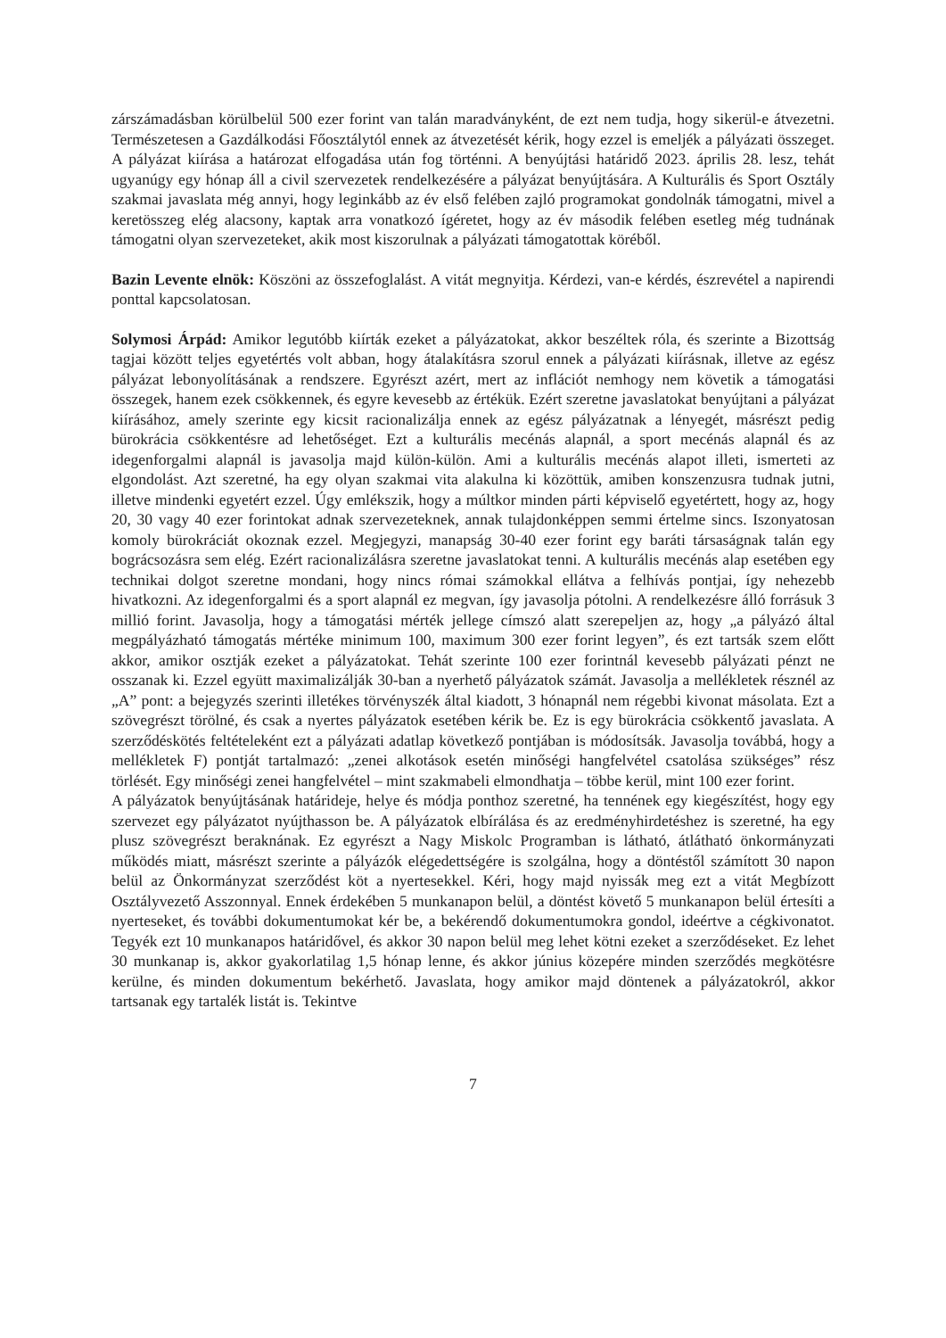zárszámadásban körülbelül 500 ezer forint van talán maradványként, de ezt nem tudja, hogy sikerül-e átvezetni. Természetesen a Gazdálkodási Főosztálytól ennek az átvezetését kérik, hogy ezzel is emeljék a pályázati összeget. A pályázat kiírása a határozat elfogadása után fog történni. A benyújtási határidő 2023. április 28. lesz, tehát ugyanúgy egy hónap áll a civil szervezetek rendelkezésére a pályázat benyújtására. A Kulturális és Sport Osztály szakmai javaslata még annyi, hogy leginkább az év első felében zajló programokat gondolnák támogatni, mivel a keretösszeg elég alacsony, kaptak arra vonatkozó ígéretet, hogy az év második felében esetleg még tudnának támogatni olyan szervezeteket, akik most kiszorulnak a pályázati támogatottak köréből.
Bazin Levente elnök: Köszöni az összefoglalást. A vitát megnyitja. Kérdezi, van-e kérdés, észrevétel a napirendi ponttal kapcsolatosan.
Solymosi Árpád: Amikor legutóbb kiírták ezeket a pályázatokat, akkor beszéltek róla, és szerinte a Bizottság tagjai között teljes egyetértés volt abban, hogy átalakításra szorul ennek a pályázati kiírásnak, illetve az egész pályázat lebonyolításának a rendszere. Egyrészt azért, mert az inflációt nemhogy nem követik a támogatási összegek, hanem ezek csökkennek, és egyre kevesebb az értékük. Ezért szeretne javaslatokat benyújtani a pályázat kiírásához, amely szerinte egy kicsit racionalizálja ennek az egész pályázatnak a lényegét, másrészt pedig bürokrácia csökkentésre ad lehetőséget. Ezt a kulturális mecénás alapnál, a sport mecénás alapnál és az idegenforgalmi alapnál is javasolja majd külön-külön. Ami a kulturális mecénás alapot illeti, ismerteti az elgondolást. Azt szeretné, ha egy olyan szakmai vita alakulna ki közöttük, amiben konszenzusra tudnak jutni, illetve mindenki egyetért ezzel. Úgy emlékszik, hogy a múltkor minden párti képviselő egyetértett, hogy az, hogy 20, 30 vagy 40 ezer forintokat adnak szervezeteknek, annak tulajdonképpen semmi értelme sincs. Iszonyatosan komoly bürokráciát okoznak ezzel. Megjegyzi, manapság 30-40 ezer forint egy baráti társaságnak talán egy bográcsozásra sem elég. Ezért racionalizálásra szeretne javaslatokat tenni. A kulturális mecénás alap esetében egy technikai dolgot szeretne mondani, hogy nincs római számokkal ellátva a felhívás pontjai, így nehezebb hivatkozni. Az idegenforgalmi és a sport alapnál ez megvan, így javasolja pótolni. A rendelkezésre álló forrásuk 3 millió forint. Javasolja, hogy a támogatási mérték jellege címszó alatt szerepeljen az, hogy „a pályázó által megpályázható támogatás mértéke minimum 100, maximum 300 ezer forint legyen”, és ezt tartsák szem előtt akkor, amikor osztják ezeket a pályázatokat. Tehát szerinte 100 ezer forintnál kevesebb pályázati pénzt ne osszanak ki. Ezzel együtt maximalizálják 30-ban a nyerhető pályázatok számát. Javasolja a mellékletek résznél az „A” pont: a bejegyzés szerinti illetékes törvényszék által kiadott, 3 hónapnál nem régebbi kivonat másolata. Ezt a szövegrészt törölné, és csak a nyertes pályázatok esetében kérik be. Ez is egy bürokrácia csökkentő javaslata. A szerződéskötés feltételeként ezt a pályázati adatlap következő pontjában is módosítsák. Javasolja továbbá, hogy a mellékletek F) pontját tartalmazó: „zenei alkotások esetén minőségi hangfelvétel csatolása szükséges” rész törlését. Egy minőségi zenei hangfelvétel – mint szakmabeli elmondhatja – többe kerül, mint 100 ezer forint.
A pályázatok benyújtásának határideje, helye és módja ponthoz szeretné, ha tennének egy kiegészítést, hogy egy szervezet egy pályázatot nyújthasson be. A pályázatok elbírálása és az eredményhirdetéshez is szeretné, ha egy plusz szövegrészt beraknának. Ez egyrészt a Nagy Miskolc Programban is látható, átlátható önkormányzati működés miatt, másrészt szerinte a pályázók elégedettségére is szolgálna, hogy a döntéstől számított 30 napon belül az Önkormányzat szerződést köt a nyertesekkel. Kéri, hogy majd nyissák meg ezt a vitát Megbízott Osztályvezető Asszonnyal. Ennek érdekében 5 munkanapon belül, a döntést követő 5 munkanapon belül értesíti a nyerteseket, és további dokumentumokat kér be, a bekérendő dokumentumokra gondol, ideértve a cégkivonatot. Tegyék ezt 10 munkanapos határidővel, és akkor 30 napon belül meg lehet kötni ezeket a szerződéseket. Ez lehet 30 munkanap is, akkor gyakorlatilag 1,5 hónap lenne, és akkor június közepére minden szerződés megkötésre kerülne, és minden dokumentum bekérhető. Javaslata, hogy amikor majd döntenek a pályázatokról, akkor tartsanak egy tartalék listát is. Tekintve
7